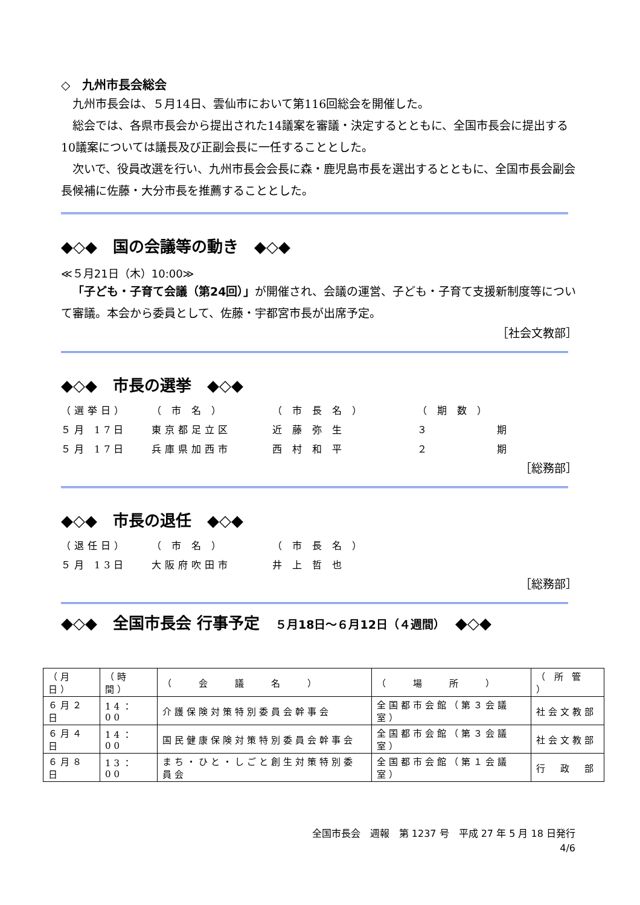◇　九州市長会総会
九州市長会は、５月14日、雲仙市において第116回総会を開催した。
総会では、各県市長会から提出された14議案を審議・決定するとともに、全国市長会に提出する10議案については議長及び正副会長に一任することとした。
次いで、役員改選を行い、九州市長会会長に森・鹿児島市長を選出するとともに、全国市長会副会長候補に佐藤・大分市長を推薦することとした。
◆◇◆　国の会議等の動き　◆◇◆
≪５月21日（木）10:00≫
「子ども・子育て会議（第24回）」が開催され、会議の運営、子ども・子育て支援新制度等について審議。本会から委員として、佐藤・宇都宮市長が出席予定。
［社会文教部］
◆◇◆　市長の選挙　◆◇◆
（選挙日） （ 市 名 ） （ 市 長 名 ） （ 期 数 ） ５月 17日 東京都足立区 近 藤 弥 生 ３　　　　　期 ５月 17日 兵庫県加西市 西 村 和 平 ２　　　　　期
［総務部］
◆◇◆　市長の退任　◆◇◆
（退任日） （ 市 名 ） （ 市 長 名 ） ５月 13日 大阪府吹田市 井 上 哲 也
［総務部］
◆◇◆　全国市長会 行事予定　５月18日～６月12日（４週間）　◆◇◆
| （月日） | （時間） | （ 会 議 名 ） | （ 場 所 ） | （ 所 管 ） |
| ６月２日 | 14：00 | 介護保険対策特別委員会幹事会 | 全国都市会館（第３会議室） | 社会文教部 |
| ６月４日 | 14：00 | 国民健康保険対策特別委員会幹事会 | 全国都市会館（第３会議室） | 社会文教部 |
| ６月８日 | 13：00 | まち・ひと・しごと創生対策特別委員会 | 全国都市会館（第１会議室） | 行 政 部 |
全国市長会　週報　第 1237 号　平成 27 年 5 月 18 日発行
4/6